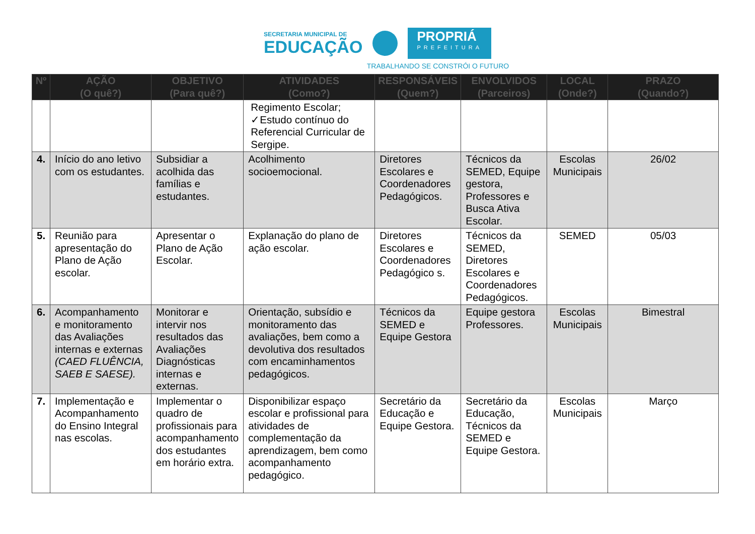SECRETARIA MUNICIPAL DE
EDUCAÇÃO
PROPRIÁ
PREFEITURA
TRABALHANDO SE CONSTRÓI O FUTURO
| Nº | AÇÃO (O quê?) | OBJETIVO (Para quê?) | ATIVIDADES (Como?) | RESPONSÁVEIS (Quem?) | ENVOLVIDOS (Parceiros) | LOCAL (Onde?) | PRAZO (Quando?) |
| --- | --- | --- | --- | --- | --- | --- | --- |
| | | | Regimento Escolar; ✓Estudo contínuo do Referencial Curricular de Sergipe. | | | | |
| 4. | Início do ano letivo com os estudantes. | Subsidiar a acolhida das famílias e estudantes. | Acolhimento socioemocional. | Diretores Escolares e Coordenadores Pedagógicos. | Técnicos da SEMED, Equipe gestora, Professores e Busca Ativa Escolar. | Escolas Municipais | 26/02 |
| 5. | Reunião para apresentação do Plano de Ação escolar. | Apresentar o Plano de Ação Escolar. | Explanação do plano de ação escolar. | Diretores Escolares e Coordenadores Pedagógico s. | Técnicos da SEMED, Diretores Escolares e Coordenadores Pedagógicos. | SEMED | 05/03 |
| 6. | Acompanhamento e monitoramento das Avaliações internas e externas (CAED FLUÊNCIA, SAEB E SAESE). | Monitorar e intervir nos resultados das Avaliações Diagnósticas internas e externas. | Orientação, subsídio e monitoramento das avaliações, bem como a devolutiva dos resultados com encaminhamentos pedagógicos. | Técnicos da SEMED e Equipe Gestora | Equipe gestora Professores. | Escolas Municipais | Bimestral |
| 7. | Implementação e Acompanhamento do Ensino Integral nas escolas. | Implementar o quadro de profissionais para acompanhamento dos estudantes em horário extra. | Disponibilizar espaço escolar e profissional para atividades de complementação da aprendizagem, bem como acompanhamento pedagógico. | Secretário da Educação e Equipe Gestora. | Secretário da Educação, Técnicos da SEMED e Equipe Gestora. | Escolas Municipais | Março |